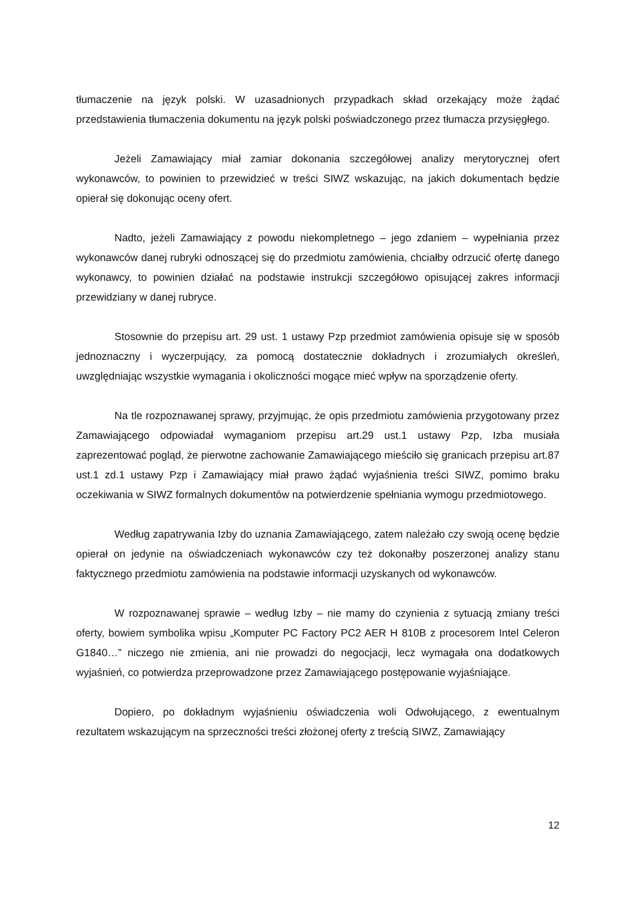tłumaczenie na język polski. W uzasadnionych przypadkach skład orzekający może żądać przedstawienia tłumaczenia dokumentu na język polski poświadczonego przez tłumacza przysięgłego.
Jeżeli Zamawiający miał zamiar dokonania szczegółowej analizy merytorycznej ofert wykonawców, to powinien to przewidzieć w treści SIWZ wskazując, na jakich dokumentach będzie opierał się dokonując oceny ofert.
Nadto, jeżeli Zamawiający z powodu niekompletnego – jego zdaniem – wypełniania przez wykonawców danej rubryki odnoszącej się do przedmiotu zamówienia, chciałby odrzucić ofertę danego wykonawcy, to powinien działać na podstawie instrukcji szczegółowo opisującej zakres informacji przewidziany w danej rubryce.
Stosownie do przepisu art. 29 ust. 1 ustawy Pzp przedmiot zamówienia opisuje się w sposób jednoznaczny i wyczerpujący, za pomocą dostatecznie dokładnych i zrozumiałych określeń, uwzględniając wszystkie wymagania i okoliczności mogące mieć wpływ na sporządzenie oferty.
Na tle rozpoznawanej sprawy, przyjmując, że opis przedmiotu zamówienia przygotowany przez Zamawiającego odpowiadał wymaganiom przepisu art.29 ust.1 ustawy Pzp, Izba musiała zaprezentować pogląd, że pierwotne zachowanie Zamawiającego mieściło się granicach przepisu art.87 ust.1 zd.1 ustawy Pzp i Zamawiający miał prawo żądać wyjaśnienia treści SIWZ, pomimo braku oczekiwania w SIWZ formalnych dokumentów na potwierdzenie spełniania wymogu przedmiotowego.
Według zapatrywania Izby do uznania Zamawiającego, zatem należało czy swoją ocenę będzie opierał on jedynie na oświadczeniach wykonawców czy też dokonałby poszerzonej analizy stanu faktycznego przedmiotu zamówienia na podstawie informacji uzyskanych od wykonawców.
W rozpoznawanej sprawie – według Izby – nie mamy do czynienia z sytuacją zmiany treści oferty, bowiem symbolika wpisu „Komputer PC Factory PC2 AER H 810B z procesorem Intel Celeron G1840…” niczego nie zmienia, ani nie prowadzi do negocjacji, lecz wymagała ona dodatkowych wyjaśnień, co potwierdza przeprowadzone przez Zamawiającego postępowanie wyjaśniające.
Dopiero, po dokładnym wyjaśnieniu oświadczenia woli Odwołującego, z ewentualnym rezultatem wskazującym na sprzeczności treści złożonej oferty z treścią SIWZ, Zamawiający
12